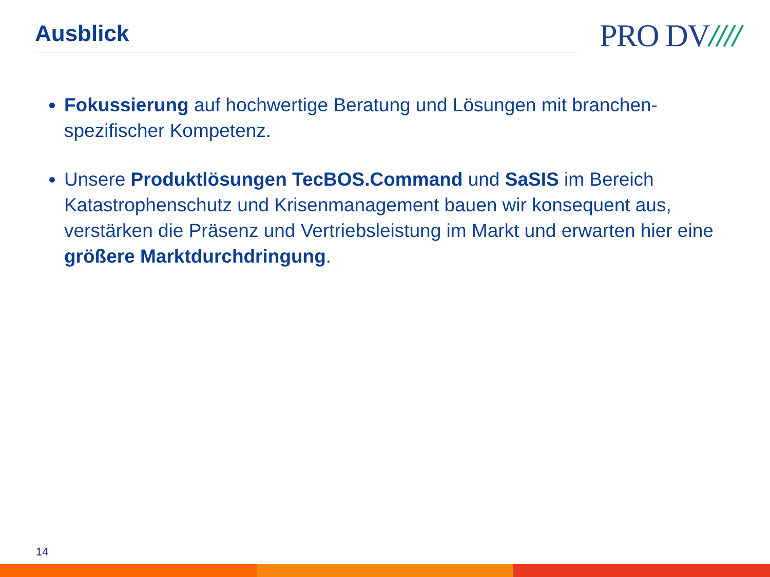Ausblick PRO DV////
Fokussierung auf hochwertige Beratung und Lösungen mit branchen-spezifischer Kompetenz.
Unsere Produktlösungen TecBOS.Command und SaSIS im Bereich Katastrophenschutz und Krisenmanagement bauen wir konsequent aus, verstärken die Präsenz und Vertriebsleistung im Markt und erwarten hier eine größere Marktdurchdringung.
14